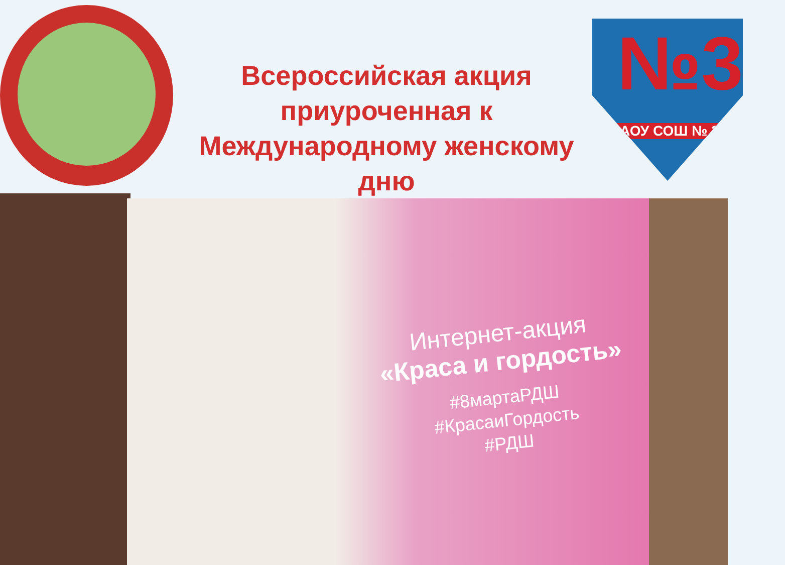№31
МАОУ СОШ № 31
Всероссийская акция приуроченная к Международному женскому дню
Интернет-акция
«Краса и гордость»
#8мартаРДШ
#КрасаиГордость
#РДШ